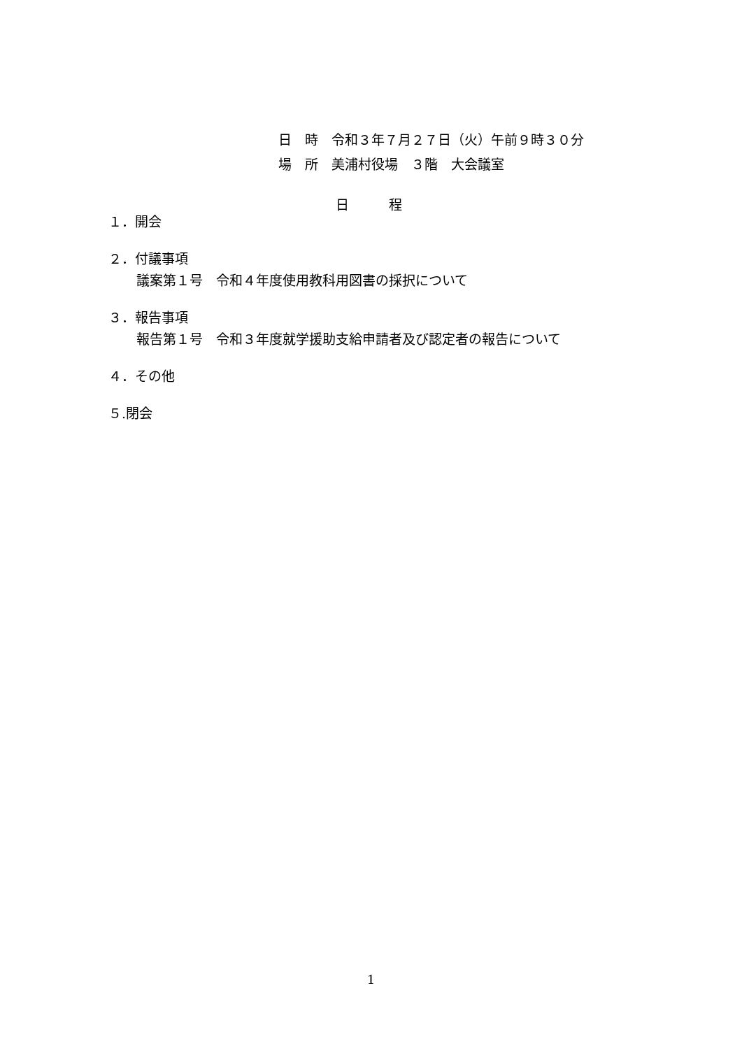日　時　令和３年７月２７日（火）午前９時３０分
場　所　美浦村役場　３階　大会議室
日　　　程
１．開会
２．付議事項
議案第１号　令和４年度使用教科用図書の採択について
３．報告事項
報告第１号　令和３年度就学援助支給申請者及び認定者の報告について
４．その他
５.閉会
1